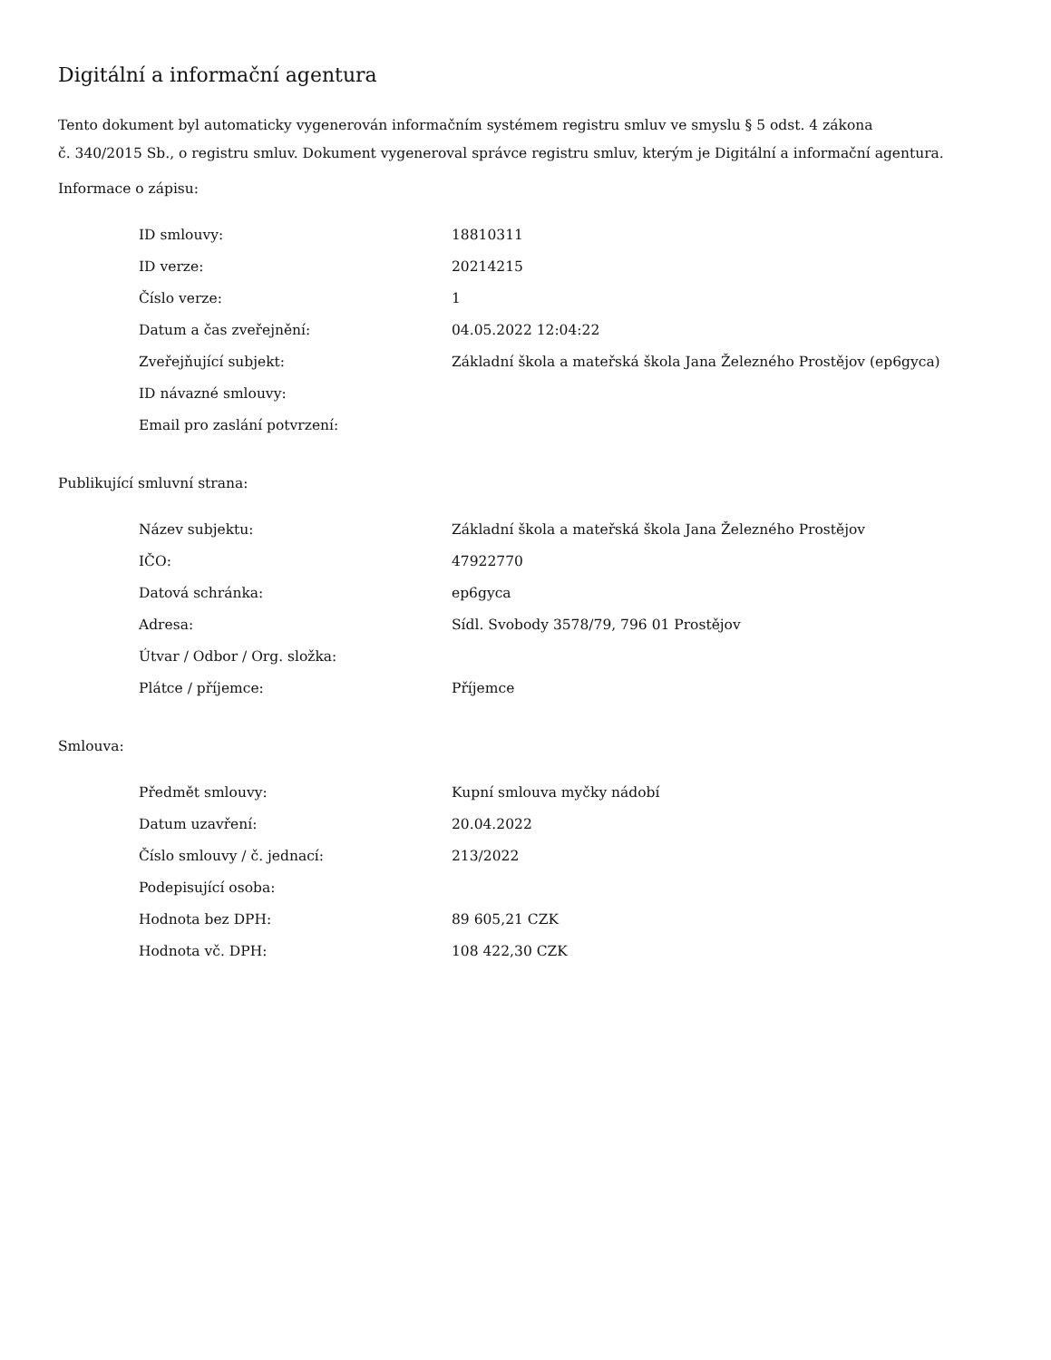Digitální a informační agentura
Tento dokument byl automaticky vygenerován informačním systémem registru smluv ve smyslu § 5 odst. 4 zákona
č. 340/2015 Sb., o registru smluv. Dokument vygeneroval správce registru smluv, kterým je Digitální a informační agentura.
Informace o zápisu:
| ID smlouvy: | 18810311 |
| ID verze: | 20214215 |
| Číslo verze: | 1 |
| Datum a čas zveřejnění: | 04.05.2022 12:04:22 |
| Zveřejňující subjekt: | Základní škola a mateřská škola Jana Železného Prostějov (ep6gyca) |
| ID návazné smlouvy: | |
| Email pro zaslání potvrzení: | |
Publikující smluvní strana:
| Název subjektu: | Základní škola a mateřská škola Jana Železného Prostějov |
| IČO: | 47922770 |
| Datová schránka: | ep6gyca |
| Adresa: | Sídl. Svobody 3578/79, 796 01 Prostějov |
| Útvar / Odbor / Org. složka: | |
| Plátce / příjemce: | Příjemce |
Smlouva:
| Předmět smlouvy: | Kupní smlouva myčky nádobí |
| Datum uzavření: | 20.04.2022 |
| Číslo smlouvy / č. jednací: | 213/2022 |
| Podepisující osoba: | |
| Hodnota bez DPH: | 89 605,21 CZK |
| Hodnota vč. DPH: | 108 422,30 CZK |